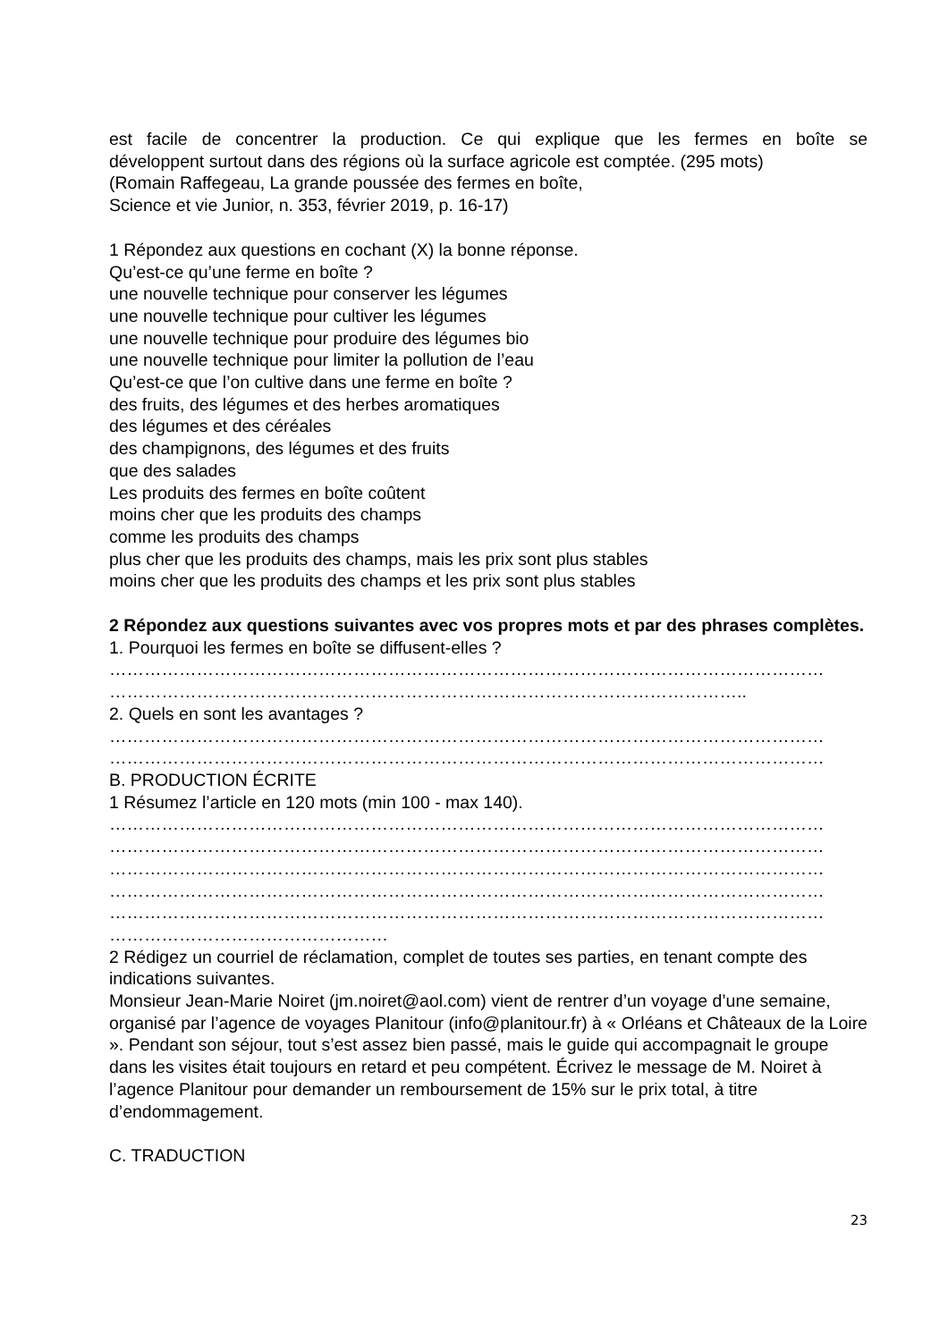est facile de concentrer la production. Ce qui explique que les fermes en boîte se
développent surtout dans des régions où la surface agricole est comptée. (295 mots)
(Romain Raffegeau, La grande poussée des fermes en boîte,
Science et vie Junior, n. 353, février 2019, p. 16-17)
1 Répondez aux questions en cochant (X) la bonne réponse.
Qu’est-ce qu’une ferme en boîte ?
une nouvelle technique pour conserver les légumes
une nouvelle technique pour cultiver les légumes
une nouvelle technique pour produire des légumes bio
une nouvelle technique pour limiter la pollution de l’eau
Qu’est-ce que l’on cultive dans une ferme en boîte ?
des fruits, des légumes et des herbes aromatiques
des légumes et des céréales
des champignons, des légumes et des fruits
que des salades
Les produits des fermes en boîte coûtent
moins cher que les produits des champs
comme les produits des champs
plus cher que les produits des champs, mais les prix sont plus stables
moins cher que les produits des champs et les prix sont plus stables
2 Répondez aux questions suivantes avec vos propres mots et par des phrases complètes.
1. Pourquoi les fermes en boîte se diffusent-elles ?
……………………………………………………………………………………………………………
………………………………………………………………………………………………..
2. Quels en sont les avantages ?
……………………………………………………………………………………………………………
……………………………………………………………………………………………………………
B. PRODUCTION ÉCRITE
1 Résumez l’article en 120 mots (min 100 - max 140).
……………………………………………………………………………………………………………
……………………………………………………………………………………………………………
……………………………………………………………………………………………………………
……………………………………………………………………………………………………………
……………………………………………………………………………………………………………
…………………………………………
2 Rédigez un courriel de réclamation, complet de toutes ses parties, en tenant compte des indications suivantes.
Monsieur Jean-Marie Noiret (jm.noiret@aol.com) vient de rentrer d’un voyage d’une semaine, organisé par l’agence de voyages Planitour (info@planitour.fr) à « Orléans et Châteaux de la Loire ». Pendant son séjour, tout s’est assez bien passé, mais le guide qui accompagnait le groupe dans les visites était toujours en retard et peu compétent. Écrivez le message de M. Noiret à l’agence Planitour pour demander un remboursement de 15% sur le prix total, à titre d’endommagement.
C. TRADUCTION
23